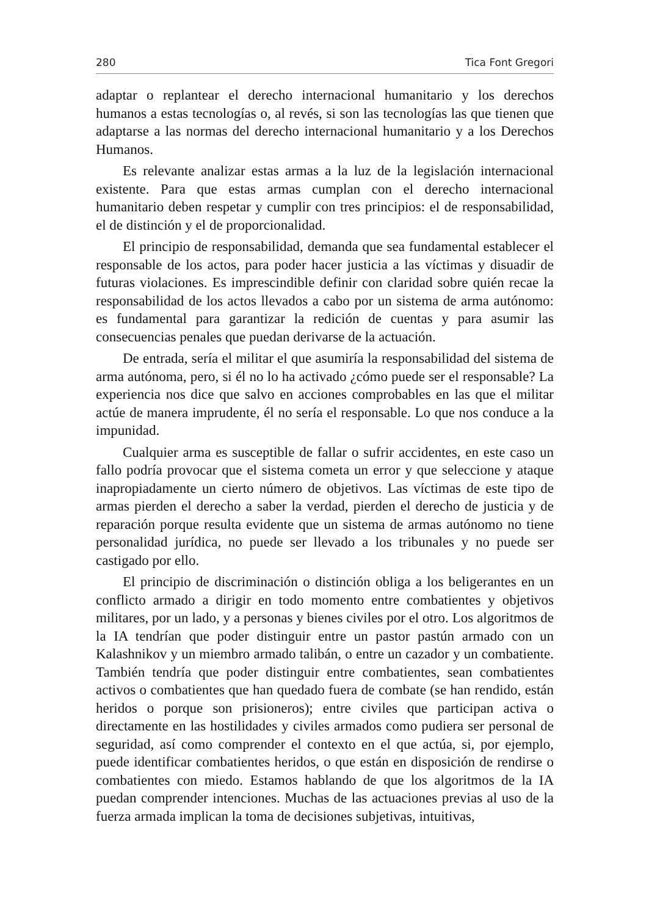280 Tica Font Gregori
adaptar o replantear el derecho internacional humanitario y los derechos humanos a estas tecnologías o, al revés, si son las tecnologías las que tienen que adaptarse a las normas del derecho internacional humanitario y a los Derechos Humanos.
Es relevante analizar estas armas a la luz de la legislación internacional existente. Para que estas armas cumplan con el derecho internacional humanitario deben respetar y cumplir con tres principios: el de responsabilidad, el de distinción y el de proporcionalidad.
El principio de responsabilidad, demanda que sea fundamental establecer el responsable de los actos, para poder hacer justicia a las víctimas y disuadir de futuras violaciones. Es imprescindible definir con claridad sobre quién recae la responsabilidad de los actos llevados a cabo por un sistema de arma autónomo: es fundamental para garantizar la redición de cuentas y para asumir las consecuencias penales que puedan derivarse de la actuación.
De entrada, sería el militar el que asumiría la responsabilidad del sistema de arma autónoma, pero, si él no lo ha activado ¿cómo puede ser el responsable? La experiencia nos dice que salvo en acciones comprobables en las que el militar actúe de manera imprudente, él no sería el responsable. Lo que nos conduce a la impunidad.
Cualquier arma es susceptible de fallar o sufrir accidentes, en este caso un fallo podría provocar que el sistema cometa un error y que seleccione y ataque inapropiadamente un cierto número de objetivos. Las víctimas de este tipo de armas pierden el derecho a saber la verdad, pierden el derecho de justicia y de reparación porque resulta evidente que un sistema de armas autónomo no tiene personalidad jurídica, no puede ser llevado a los tribunales y no puede ser castigado por ello.
El principio de discriminación o distinción obliga a los beligerantes en un conflicto armado a dirigir en todo momento entre combatientes y objetivos militares, por un lado, y a personas y bienes civiles por el otro. Los algoritmos de la IA tendrían que poder distinguir entre un pastor pastún armado con un Kalashnikov y un miembro armado talibán, o entre un cazador y un combatiente. También tendría que poder distinguir entre combatientes, sean combatientes activos o combatientes que han quedado fuera de combate (se han rendido, están heridos o porque son prisioneros); entre civiles que participan activa o directamente en las hostilidades y civiles armados como pudiera ser personal de seguridad, así como comprender el contexto en el que actúa, si, por ejemplo, puede identificar combatientes heridos, o que están en disposición de rendirse o combatientes con miedo. Estamos hablando de que los algoritmos de la IA puedan comprender intenciones. Muchas de las actuaciones previas al uso de la fuerza armada implican la toma de decisiones subjetivas, intuitivas,